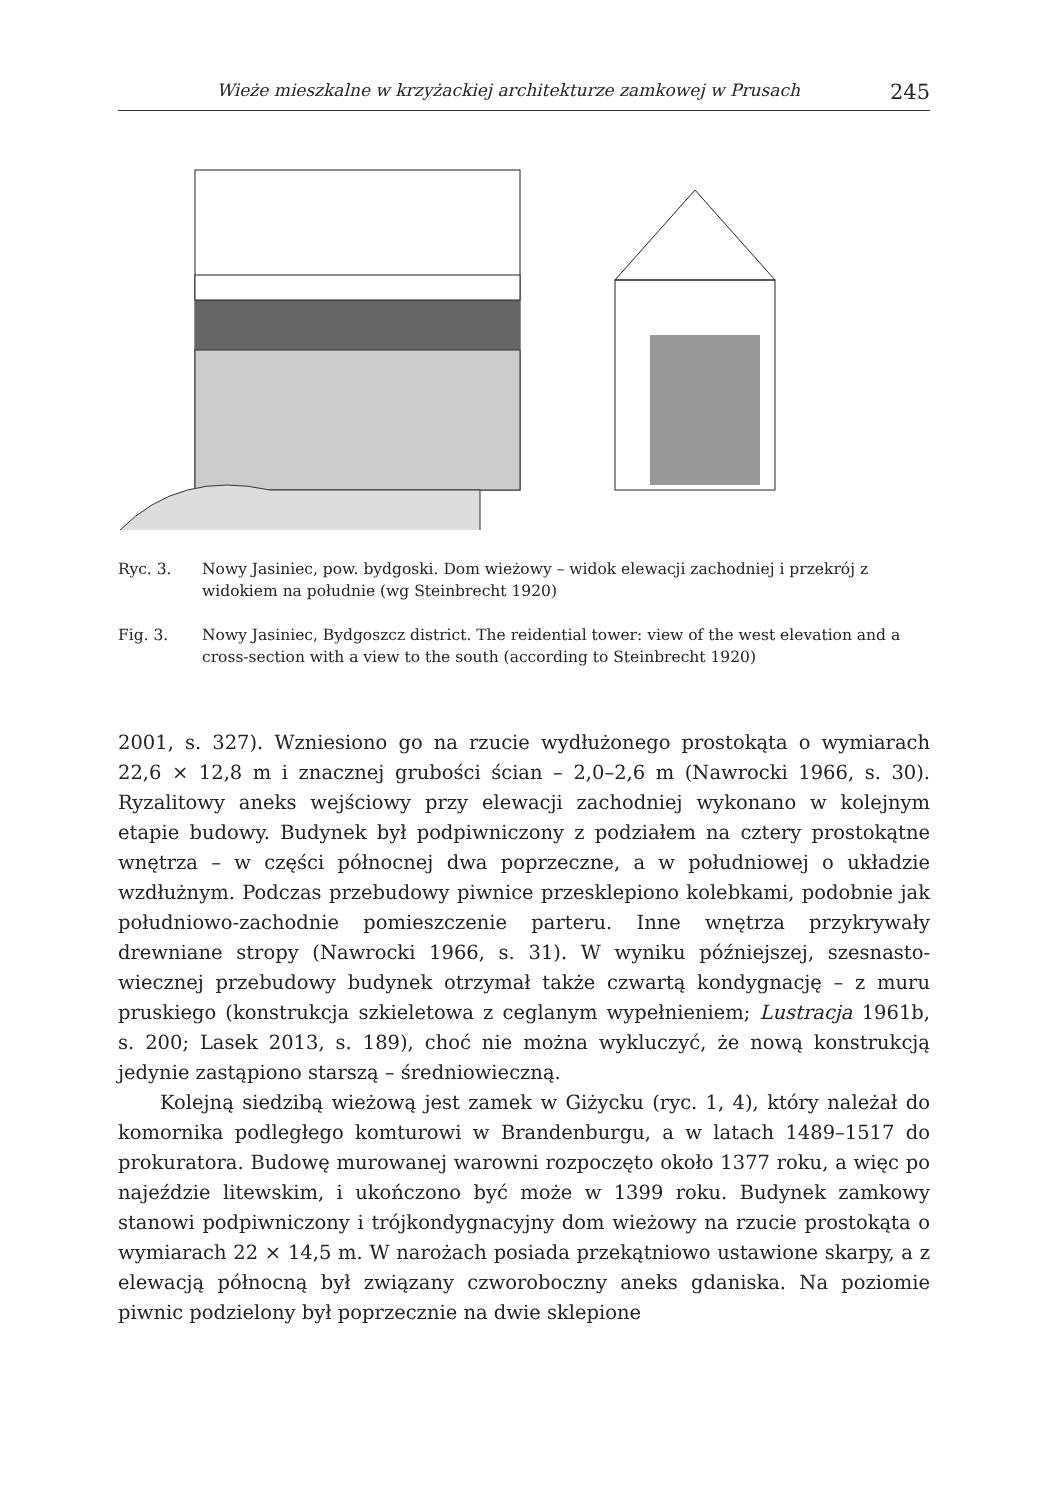Wieże mieszkalne w krzyżackiej architekturze zamkowej w Prusach 245
Ryc. 3. Nowy Jasiniec, pow. bydgoski. Dom wieżowy – widok elewacji zachodniej i przekrój z widokiem na południe (wg Steinbrecht 1920)
Fig. 3. Nowy Jasiniec, Bydgoszcz district. The reidential tower: view of the west elevation and a cross-section with a view to the south (according to Steinbrecht 1920)
2001, s. 327). Wzniesiono go na rzucie wydłużonego prostokąta o wymiarach 22,6 × 12,8 m i znacznej grubości ścian – 2,0–2,6 m (Nawrocki 1966, s. 30). Ryzalitowy aneks wejściowy przy elewacji zachodniej wykonano w kolejnym etapie budowy. Budynek był podpiwniczony z podziałem na cztery prostokątne wnętrza – w części północnej dwa poprzeczne, a w południowej o układzie wzdłużnym. Podczas przebudowy piwnice przesklepiono kolebkami, podobnie jak południowo-zachodnie pomieszczenie parteru. Inne wnętrza przykrywały drewniane stropy (Nawrocki 1966, s. 31). W wyniku późniejszej, szesnasto­wiecznej przebudowy budynek otrzymał także czwartą kondygnację – z muru pruskiego (konstrukcja szkieletowa z ceglanym wypełnieniem; Lustracja 1961b, s. 200; Lasek 2013, s. 189), choć nie można wykluczyć, że nową konstrukcją jedynie zastąpiono starszą – średniowieczną.
Kolejną siedzibą wieżową jest zamek w Giżycku (ryc. 1, 4), który należał do komornika podległego komturowi w Brandenburgu, a w latach 1489–1517 do prokuratora. Budowę murowanej warowni rozpoczęto około 1377 roku, a więc po najeździe litewskim, i ukończono być może w 1399 roku. Budynek zamkowy stanowi podpiwniczony i trójkondygnacyjny dom wieżowy na rzu­cie prostokąta o wymiarach 22 × 14,5 m. W narożach posiada przekątniowo ustawione skarpy, a z elewacją północną był związany czworoboczny aneks gdaniska. Na poziomie piwnic podzielony był poprzecznie na dwie sklepione